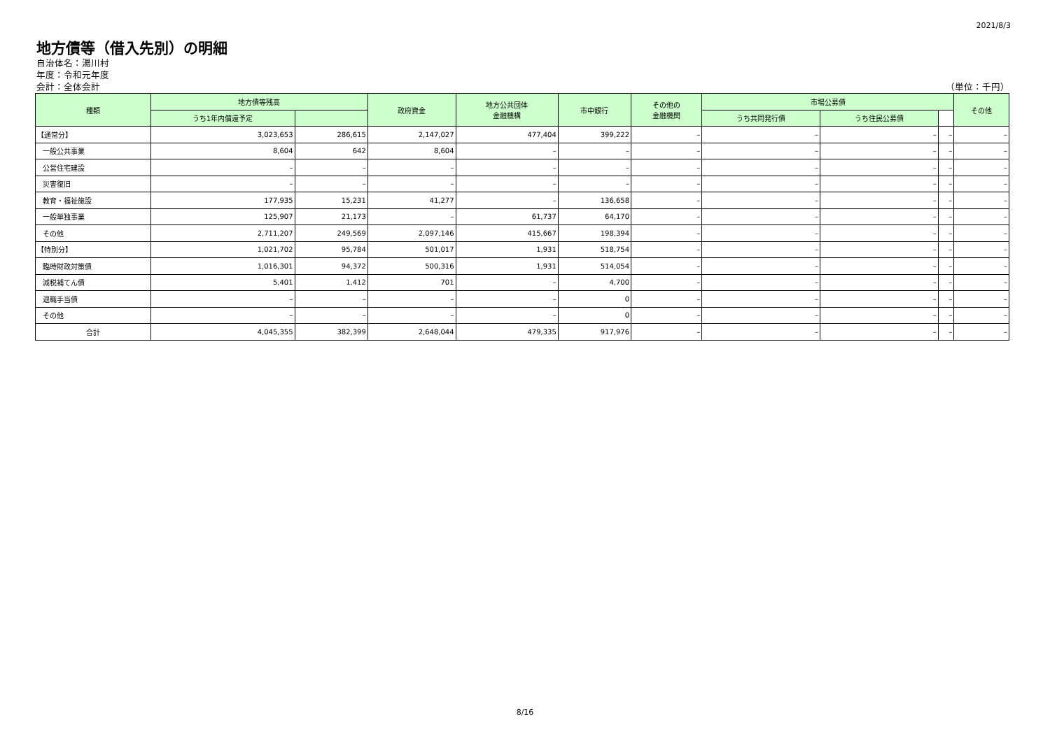2021/8/3
地方債等（借入先別）の明細
自治体名：湯川村
年度：令和元年度
会計：全体会計 （単位：千円）
| 種類 | 地方債等残高 | | 政府資金 | 地方公共団体 金融機構 | 市中銀行 | その他の 金融機関 | 市場公募債 | | | その他 |
| --- | --- | --- | --- | --- | --- | --- | --- | --- | --- | --- |
| | うち1年内償還予定 | | | | | | うち共同発行債 | うち住民公募債 | | |
| 【通常分】 | 3,023,653 | 286,615 | 2,147,027 | 477,404 | 399,222 | – | – | – | – | – |
| 一般公共事業 | 8,604 | 642 | 8,604 | – | – | – | – | – | – | – |
| 公営住宅建設 | – | – | – | – | – | – | – | – | – | – |
| 災害復旧 | – | – | – | – | – | – | – | – | – | – |
| 教育・福祉施設 | 177,935 | 15,231 | 41,277 | – | 136,658 | – | – | – | – | – |
| 一般単独事業 | 125,907 | 21,173 | – | 61,737 | 64,170 | – | – | – | – | – |
| その他 | 2,711,207 | 249,569 | 2,097,146 | 415,667 | 198,394 | – | – | – | – | – |
| 【特別分】 | 1,021,702 | 95,784 | 501,017 | 1,931 | 518,754 | – | – | – | – | – |
| 臨時財政対策債 | 1,016,301 | 94,372 | 500,316 | 1,931 | 514,054 | – | – | – | – | – |
| 減税補てん債 | 5,401 | 1,412 | 701 | – | 4,700 | – | – | – | – | – |
| 退職手当債 | – | – | – | – | 0 | – | – | – | – | – |
| その他 | – | – | – | – | 0 | – | – | – | – | – |
| 合計 | 4,045,355 | 382,399 | 2,648,044 | 479,335 | 917,976 | – | – | – | – | – |
8/16